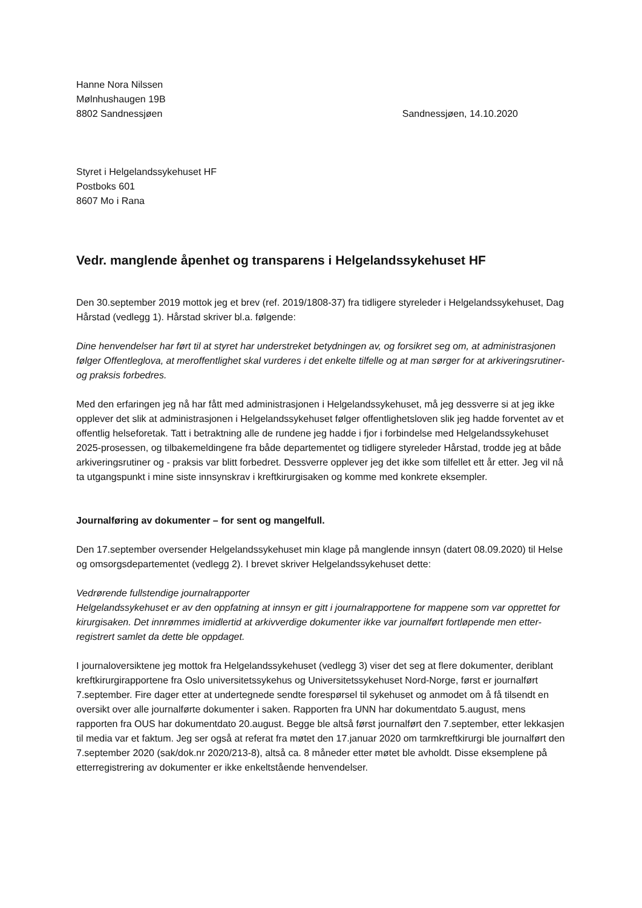Hanne Nora Nilssen
Mølnhushaugen 19B
8802 Sandnessjøen Sandnessjøen, 14.10.2020
Styret i Helgelandssykehuset HF
Postboks 601
8607 Mo i Rana
Vedr. manglende åpenhet og transparens i Helgelandssykehuset HF
Den 30.september 2019 mottok jeg et brev (ref. 2019/1808-37) fra tidligere styreleder i Helgelandssykehuset, Dag Hårstad (vedlegg 1). Hårstad skriver bl.a. følgende:
Dine henvendelser har ført til at styret har understreket betydningen av, og forsikret seg om, at administrasjonen følger Offentleglova, at meroffentlighet skal vurderes i det enkelte tilfelle og at man sørger for at arkiveringsrutiner- og praksis forbedres.
Med den erfaringen jeg nå har fått med administrasjonen i Helgelandssykehuset, må jeg dessverre si at jeg ikke opplever det slik at administrasjonen i Helgelandssykehuset følger offentlighetsloven slik jeg hadde forventet av et offentlig helseforetak. Tatt i betraktning alle de rundene jeg hadde i fjor i forbindelse med Helgelandssykehuset 2025-prosessen, og tilbakemeldingene fra både departementet og tidligere styreleder Hårstad, trodde jeg at både arkiveringsrutiner og - praksis var blitt forbedret. Dessverre opplever jeg det ikke som tilfellet ett år etter. Jeg vil nå ta utgangspunkt i mine siste innsynskrav i kreftkirurgisaken og komme med konkrete eksempler.
Journalføring av dokumenter – for sent og mangelfull.
Den 17.september oversender Helgelandssykehuset min klage på manglende innsyn (datert 08.09.2020) til Helse og omsorgsdepartementet (vedlegg 2). I brevet skriver Helgelandssykehuset dette:
Vedrørende fullstendige journalrapporter
Helgelandssykehuset er av den oppfatning at innsyn er gitt i journalrapportene for mappene som var opprettet for kirurgisaken. Det innrømmes imidlertid at arkivverdige dokumenter ikke var journalført fortløpende men etter-registrert samlet da dette ble oppdaget.
I journaloversiktene jeg mottok fra Helgelandssykehuset (vedlegg 3) viser det seg at flere dokumenter, deriblant kreftkirurgirapportene fra Oslo universitetssykehus og Universitetssykehuset Nord-Norge, først er journalført 7.september. Fire dager etter at undertegnede sendte forespørsel til sykehuset og anmodet om å få tilsendt en oversikt over alle journalførte dokumenter i saken. Rapporten fra UNN har dokumentdato 5.august, mens rapporten fra OUS har dokumentdato 20.august. Begge ble altså først journalført den 7.september, etter lekkasjen til media var et faktum. Jeg ser også at referat fra møtet den 17.januar 2020 om tarmkreftkirurgi ble journalført den 7.september 2020 (sak/dok.nr 2020/213-8), altså ca. 8 måneder etter møtet ble avholdt. Disse eksemplene på etterregistrering av dokumenter er ikke enkeltstående henvendelser.